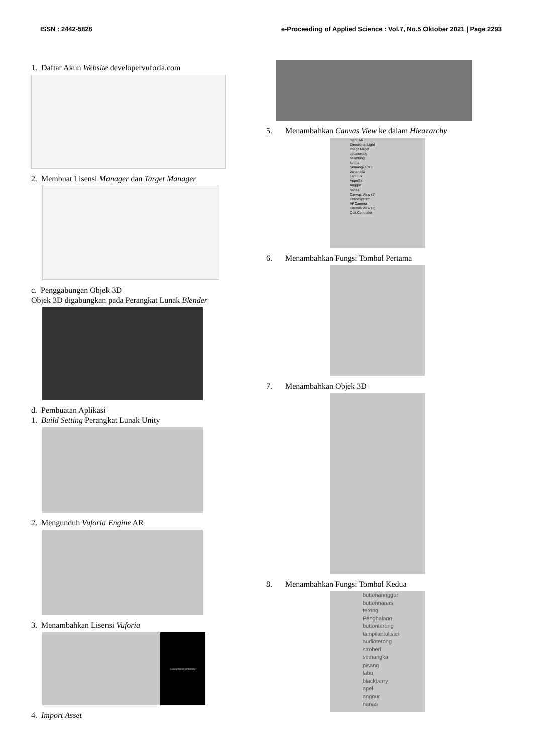ISSN : 2442-5826 e-Proceeding of Applied Science : Vol.7, No.5 Oktober 2021 | Page 2293
1. Daftar Akun Website developervuforia.com
2. Membuat Lisensi Manager dan Target Manager
c. Penggabungan Objek 3D
Objek 3D digabungkan pada Perangkat Lunak Blender
d. Pembuatan Aplikasi
1. Build Setting Perangkat Lunak Unity
2. Mengunduh Vuforia Engine AR
3. Menambahkan Lisensi Vuforia
No cameras rendering
4. Import Asset
5. Menambahkan Canvas View ke dalam Hieararchy
menuAR
Directional Light
ImageTarget
cobaterong
belimbing
kurma
Semangkafix 1
bananafix
LabuFix
Appelfix
Anggur
nanas
Canvas.View (1)
EventSystem
ARCamera
Canvas.View (2)
Quit.Controller
6. Menambahkan Fungsi Tombol Pertama
7. Menambahkan Objek 3D
8. Menambahkan Fungsi Tombol Kedua
buttonannggur
buttonnanas
terong
Penghalang
buttonterong
tampilantulisan
audioterong
stroberi
semangka
pisang
labu
blackberry
apel
anggur
nanas